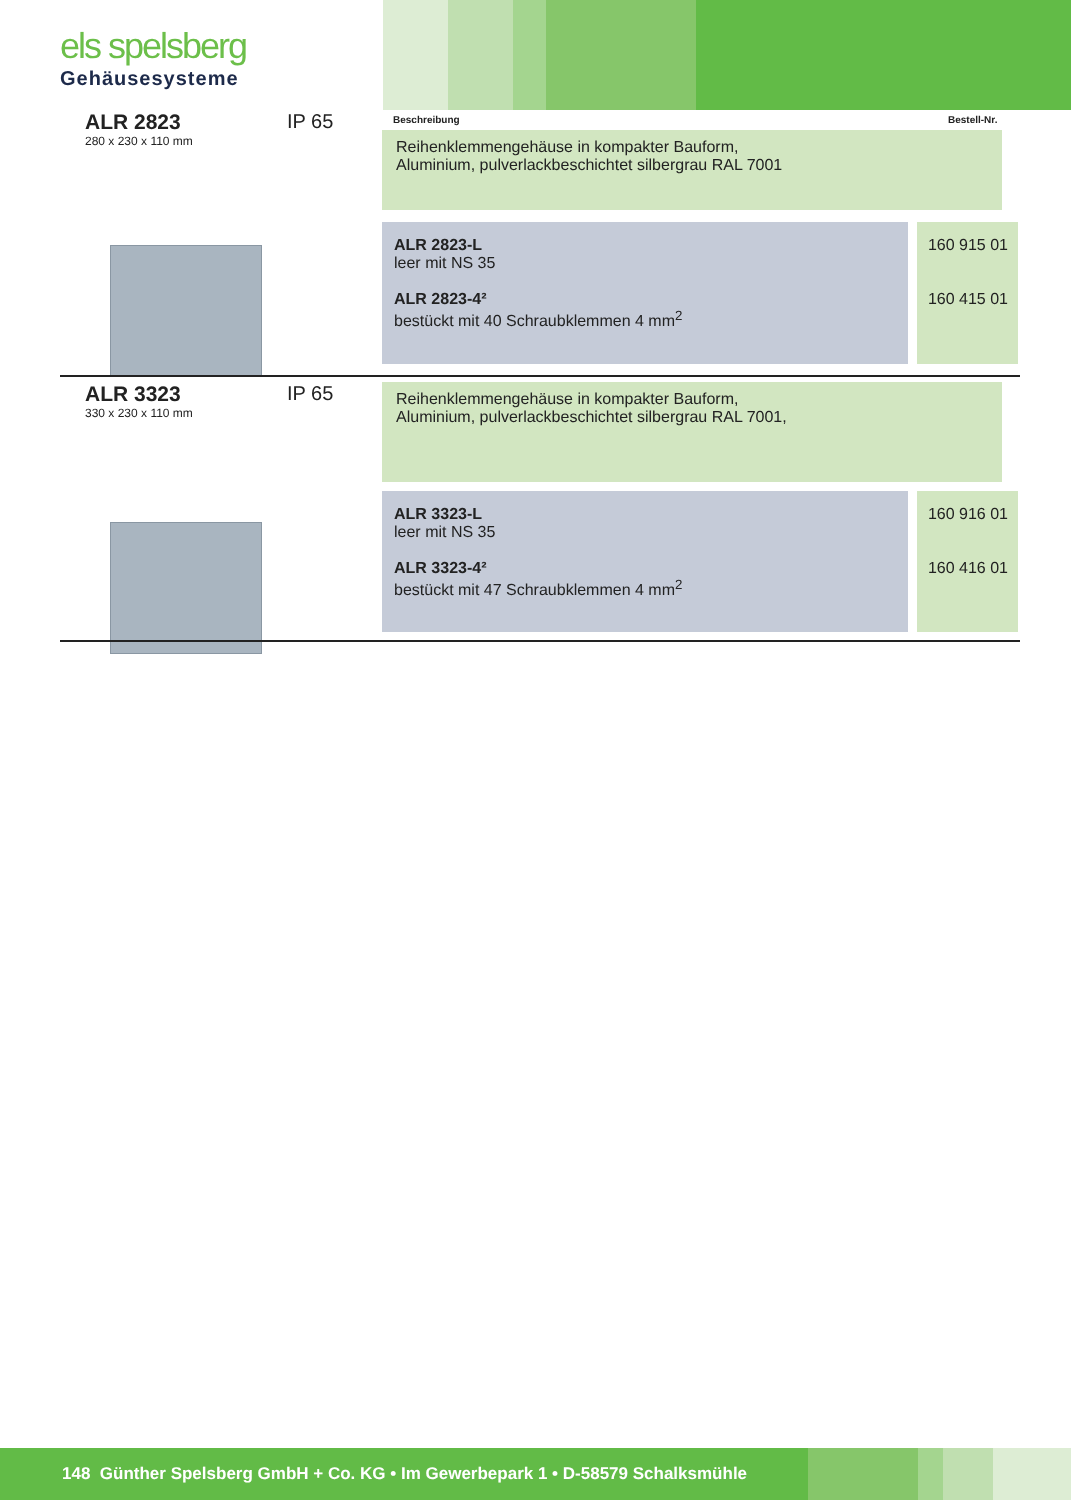els spelsberg
Gehäusesysteme
ALR 2823
280 x 230 x 110 mm
IP 65 Beschreibung Bestell-Nr.
Reihenklemmengehäuse in kompakter Bauform,
Aluminium, pulverlackbeschichtet silbergrau RAL 7001
ALR 2823-L
leer mit NS 35
ALR 2823-4²
bestückt mit 40 Schraubklemmen 4 mm<sup>2</sup>
160 915 01
160 415 01
ALR 3323
330 x 230 x 110 mm
IP 65
Reihenklemmengehäuse in kompakter Bauform,
Aluminium, pulverlackbeschichtet silbergrau RAL 7001,
ALR 3323-L
leer mit NS 35
ALR 3323-4²
bestückt mit 47 Schraubklemmen 4 mm<sup>2</sup>
160 916 01
160 416 01
148 Günther Spelsberg GmbH + Co. KG • Im Gewerbepark 1 • D-58579 Schalksmühle